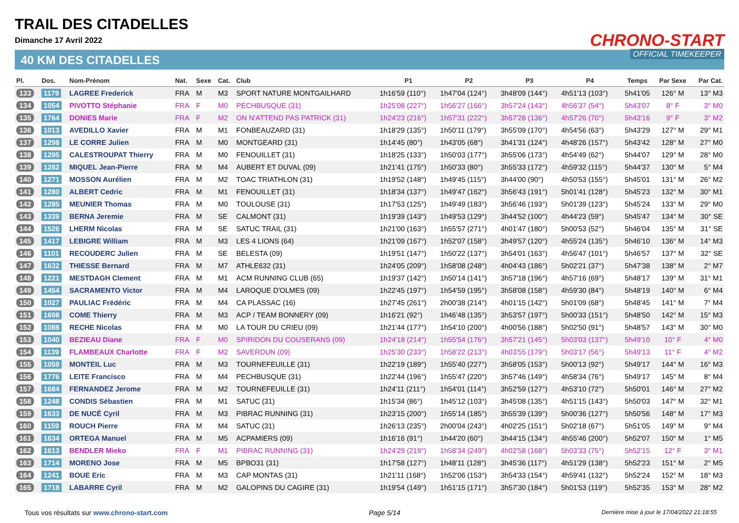TRAIL DES CITADELLES
Dimanche 17 Avril 2022
40 KM DES CITADELLES
CHRONO-START
OFFICIAL TIMEKEEPER
| Pl. | Dos. | Nom-Prénom | Nat. | Sexe | Cat. | Club | P1 | P2 | P3 | P4 | Temps | Par Sexe | Par Cat. |
| --- | --- | --- | --- | --- | --- | --- | --- | --- | --- | --- | --- | --- | --- |
| 133 | 1179 | LAGREE Frederick | FRA | M | M3 | SPORT NATURE MONTGAILHARD | 1h16'59 (110°) | 1h47'04 (124°) | 3h48'09 (144°) | 4h51'13 (103°) | 5h41'05 | 126° M | 13° M3 |
| 134 | 1054 | PIVOTTO Stéphanie | FRA | F | M0 | PECHBUSQUE (31) | 1h25'08 (227°) | 1h56'27 (166°) | 3h57'24 (143°) | 4h56'37 (54°) | 5h43'07 | 8° F | 3° M0 |
| 135 | 1764 | DONIES Marie | FRA | F | M2 | ON N'ATTEND PAS PATRICK (31) | 1h24'23 (216°) | 1h57'31 (222°) | 3h57'28 (136°) | 4h57'26 (70°) | 5h43'16 | 9° F | 3° M2 |
| 136 | 1013 | AVEDILLO Xavier | FRA | M | M1 | FONBEAUZARD (31) | 1h18'29 (135°) | 1h50'11 (179°) | 3h55'09 (170°) | 4h54'56 (63°) | 5h43'29 | 127° M | 29° M1 |
| 137 | 1298 | LE CORRE Julien | FRA | M | M0 | MONTGEARD (31) | 1h14'45 (80°) | 1h43'05 (68°) | 3h41'31 (124°) | 4h48'26 (157°) | 5h43'42 | 128° M | 27° M0 |
| 138 | 1295 | CALESTROUPAT Thierry | FRA | M | M0 | FENOUILLET (31) | 1h18'25 (133°) | 1h50'03 (177°) | 3h55'06 (173°) | 4h54'49 (62°) | 5h44'07 | 129° M | 28° M0 |
| 139 | 1282 | MIQUEL Jean-Pierre | FRA | M | M4 | AUBERT ET DUVAL (09) | 1h21'41 (175°) | 1h50'33 (80°) | 3h55'33 (172°) | 4h59'32 (115°) | 5h44'37 | 130° M | 5° M4 |
| 140 | 1271 | MOSSON Aurélien | FRA | M | M2 | TOAC TRIATHLON (31) | 1h19'52 (148°) | 1h49'45 (115°) | 3h44'00 (90°) | 4h50'53 (155°) | 5h45'01 | 131° M | 26° M2 |
| 141 | 1280 | ALBERT Cedric | FRA | M | M1 | FENOUILLET (31) | 1h18'34 (137°) | 1h49'47 (162°) | 3h56'43 (191°) | 5h01'41 (128°) | 5h45'23 | 132° M | 30° M1 |
| 142 | 1285 | MEUNIER Thomas | FRA | M | M0 | TOULOUSE (31) | 1h17'53 (125°) | 1h49'49 (183°) | 3h56'46 (193°) | 5h01'39 (123°) | 5h45'24 | 133° M | 29° M0 |
| 143 | 1339 | BERNA Jeremie | FRA | M | SE | CALMONT (31) | 1h19'39 (143°) | 1h49'53 (129°) | 3h44'52 (100°) | 4h44'23 (59°) | 5h45'47 | 134° M | 30° SE |
| 144 | 1526 | LHERM Nicolas | FRA | M | SE | SATUC TRAIL (31) | 1h21'00 (163°) | 1h55'57 (271°) | 4h01'47 (180°) | 5h00'53 (52°) | 5h46'04 | 135° M | 31° SE |
| 145 | 1417 | LEBIGRE William | FRA | M | M3 | LES 4 LIONS (64) | 1h21'09 (167°) | 1h52'07 (158°) | 3h49'57 (120°) | 4h55'24 (135°) | 5h46'10 | 136° M | 14° M3 |
| 146 | 1101 | RECOUDERC Julien | FRA | M | SE | BELESTA (09) | 1h19'51 (147°) | 1h50'22 (137°) | 3h54'01 (163°) | 4h56'47 (101°) | 5h46'57 | 137° M | 32° SE |
| 147 | 1632 | THIESSE Bernard | FRA | M | M7 | ATHLE632 (31) | 1h24'05 (209°) | 1h58'08 (248°) | 4h04'43 (186°) | 5h02'21 (37°) | 5h47'38 | 138° M | 2° M7 |
| 148 | 1221 | MESTDAGH Clement | FRA | M | M1 | ACM RUNNING CLUB (65) | 1h19'37 (142°) | 1h50'14 (141°) | 3h57'18 (196°) | 4h57'16 (69°) | 5h48'17 | 139° M | 31° M1 |
| 149 | 1454 | SACRAMENTO Victor | FRA | M | M4 | LAROQUE D'OLMES (09) | 1h22'45 (197°) | 1h54'59 (195°) | 3h58'08 (158°) | 4h59'30 (84°) | 5h48'19 | 140° M | 6° M4 |
| 150 | 1027 | PAULIAC Frédéric | FRA | M | M4 | CA PLASSAC (16) | 1h27'45 (261°) | 2h00'38 (214°) | 4h01'15 (142°) | 5h01'09 (68°) | 5h48'45 | 141° M | 7° M4 |
| 151 | 1698 | COME Thierry | FRA | M | M3 | ACP / TEAM BONNERY (09) | 1h16'21 (92°) | 1h46'48 (135°) | 3h53'57 (197°) | 5h00'33 (151°) | 5h48'50 | 142° M | 15° M3 |
| 152 | 1088 | RECHE Nicolas | FRA | M | M0 | LA TOUR DU CRIEU (09) | 1h21'44 (177°) | 1h54'10 (200°) | 4h00'56 (188°) | 5h02'50 (91°) | 5h48'57 | 143° M | 30° M0 |
| 153 | 1040 | BEZIEAU Diane | FRA | F | M0 | SPIRIDON DU COUSERANS (09) | 1h24'18 (214°) | 1h55'54 (176°) | 3h57'21 (145°) | 5h03'03 (137°) | 5h49'10 | 10° F | 4° M0 |
| 154 | 1139 | FLAMBEAUX Charlotte | FRA | F | M2 | SAVERDUN (09) | 1h25'30 (233°) | 1h58'22 (213°) | 4h03'55 (179°) | 5h03'17 (56°) | 5h49'13 | 11° F | 4° M2 |
| 155 | 1059 | MONTEIL Luc | FRA | M | M3 | TOURNEFEUILLE (31) | 1h22'19 (189°) | 1h55'40 (227°) | 3h58'05 (153°) | 5h00'13 (92°) | 5h49'17 | 144° M | 16° M3 |
| 156 | 1776 | LEITE Francisco | FRA | M | M4 | PECHBUSQUE (31) | 1h22'44 (196°) | 1h55'47 (220°) | 3h57'46 (149°) | 4h58'34 (76°) | 5h49'17 | 145° M | 8° M4 |
| 157 | 1684 | FERNANDEZ Jerome | FRA | M | M2 | TOURNEFEUILLE (31) | 1h24'11 (211°) | 1h54'01 (114°) | 3h52'59 (127°) | 4h53'10 (72°) | 5h50'01 | 146° M | 27° M2 |
| 158 | 1248 | CONDIS Sébastien | FRA | M | M1 | SATUC (31) | 1h15'34 (86°) | 1h45'12 (103°) | 3h45'08 (135°) | 4h51'15 (143°) | 5h50'03 | 147° M | 32° M1 |
| 159 | 1633 | DE NUCÉ Cyril | FRA | M | M3 | PIBRAC RUNNING (31) | 1h23'15 (200°) | 1h55'14 (185°) | 3h55'39 (139°) | 5h00'36 (127°) | 5h50'56 | 148° M | 17° M3 |
| 160 | 1159 | ROUCH Pierre | FRA | M | M4 | SATUC (31) | 1h26'13 (235°) | 2h00'04 (243°) | 4h02'25 (151°) | 5h02'18 (67°) | 5h51'05 | 149° M | 9° M4 |
| 161 | 1634 | ORTEGA Manuel | FRA | M | M5 | ACPAMIERS (09) | 1h16'16 (91°) | 1h44'20 (60°) | 3h44'15 (134°) | 4h55'46 (200°) | 5h52'07 | 150° M | 1° M5 |
| 162 | 1613 | BENDLER Mieko | FRA | F | M1 | PIBRAC RUNNING (31) | 1h24'29 (219°) | 1h58'34 (249°) | 4h02'58 (168°) | 5h03'33 (75°) | 5h52'15 | 12° F | 3° M1 |
| 163 | 1714 | MORENO Jose | FRA | M | M5 | BPBO31 (31) | 1h17'58 (127°) | 1h48'11 (128°) | 3h45'36 (117°) | 4h51'29 (138°) | 5h52'23 | 151° M | 2° M5 |
| 164 | 1241 | BOUE Eric | FRA | M | M3 | CAP MONTAS (31) | 1h21'11 (168°) | 1h52'06 (153°) | 3h54'33 (154°) | 4h59'41 (132°) | 5h52'24 | 152° M | 18° M3 |
| 165 | 1718 | LABARRE Cyril | FRA | M | M2 | GALOPINS DU CAGIRE (31) | 1h19'54 (149°) | 1h51'15 (171°) | 3h57'30 (184°) | 5h01'53 (119°) | 5h52'35 | 153° M | 28° M2 |
Tous vos résultats sur www.chrono-start.com Page 5/14 Dernière mise à jour le 17/04/2022 21:18:55